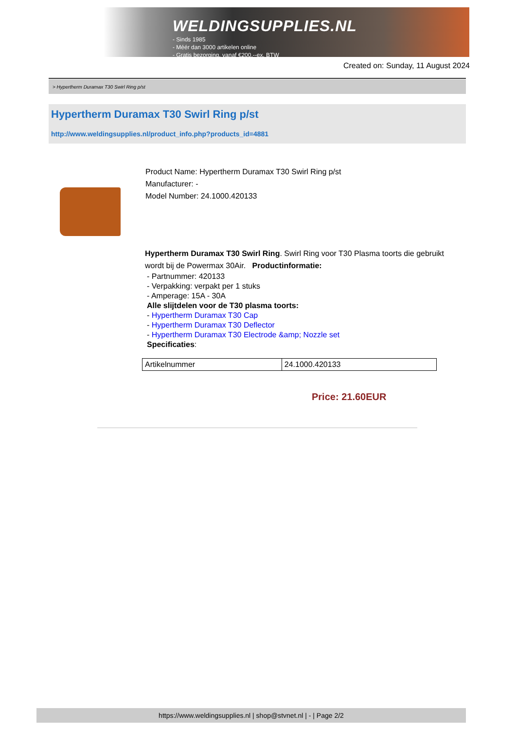WELDINGSUPPLIES.NL
- Sinds 1985
- Méér dan 3000 artikelen online
- Gratis bezorging, vanaf €200,--ex. BTW
Created on: Sunday, 11 August 2024
> Hypertherm Duramax T30 Swirl Ring p/st
Hypertherm Duramax T30 Swirl Ring p/st
http://www.weldingsupplies.nl/product_info.php?products_id=4881
Product Name: Hypertherm Duramax T30 Swirl Ring p/st
Manufacturer: -
Model Number: 24.1000.420133
Hypertherm Duramax T30 Swirl Ring. Swirl Ring voor T30 Plasma toorts die gebruikt wordt bij de Powermax 30Air. Productinformatie:
- Partnummer: 420133
- Verpakking: verpakt per 1 stuks
- Amperage: 15A - 30A
Alle slijtdelen voor de T30 plasma toorts:
- Hypertherm Duramax T30 Cap
- Hypertherm Duramax T30 Deflector
- Hypertherm Duramax T30 Electrode &amp; Nozzle set
Specificaties:
| Artikelnummer | 24.1000.420133 |
Price: 21.60EUR
https://www.weldingsupplies.nl | shop@stvnet.nl | - | Page 2/2